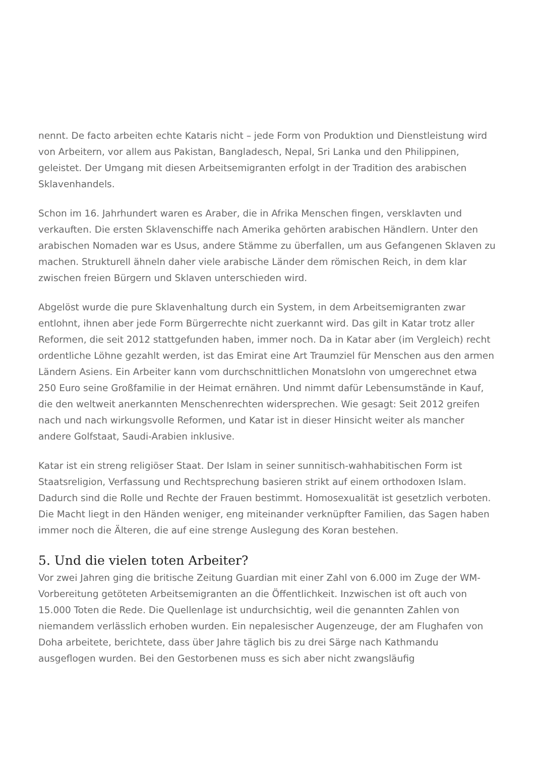nennt. De facto arbeiten echte Kataris nicht – jede Form von Produktion und Dienstleistung wird von Arbeitern, vor allem aus Pakistan, Bangladesch, Nepal, Sri Lanka und den Philippinen, geleistet. Der Umgang mit diesen Arbeitsemigranten erfolgt in der Tradition des arabischen Sklavenhandels.
Schon im 16. Jahrhundert waren es Araber, die in Afrika Menschen fingen, versklavten und verkauften. Die ersten Sklavenschiffe nach Amerika gehörten arabischen Händlern. Unter den arabischen Nomaden war es Usus, andere Stämme zu überfallen, um aus Gefangenen Sklaven zu machen. Strukturell ähneln daher viele arabische Länder dem römischen Reich, in dem klar zwischen freien Bürgern und Sklaven unterschieden wird.
Abgelöst wurde die pure Sklavenhaltung durch ein System, in dem Arbeitsemigranten zwar entlohnt, ihnen aber jede Form Bürgerrechte nicht zuerkannt wird. Das gilt in Katar trotz aller Reformen, die seit 2012 stattgefunden haben, immer noch. Da in Katar aber (im Vergleich) recht ordentliche Löhne gezahlt werden, ist das Emirat eine Art Traumziel für Menschen aus den armen Ländern Asiens. Ein Arbeiter kann vom durchschnittlichen Monatslohn von umgerechnet etwa 250 Euro seine Großfamilie in der Heimat ernähren. Und nimmt dafür Lebensumstände in Kauf, die den weltweit anerkannten Menschenrechten widersprechen. Wie gesagt: Seit 2012 greifen nach und nach wirkungsvolle Reformen, und Katar ist in dieser Hinsicht weiter als mancher andere Golfstaat, Saudi-Arabien inklusive.
Katar ist ein streng religiöser Staat. Der Islam in seiner sunnitisch-wahhabitischen Form ist Staatsreligion, Verfassung und Rechtsprechung basieren strikt auf einem orthodoxen Islam. Dadurch sind die Rolle und Rechte der Frauen bestimmt. Homosexualität ist gesetzlich verboten. Die Macht liegt in den Händen weniger, eng miteinander verknüpfter Familien, das Sagen haben immer noch die Älteren, die auf eine strenge Auslegung des Koran bestehen.
5. Und die vielen toten Arbeiter?
Vor zwei Jahren ging die britische Zeitung Guardian mit einer Zahl von 6.000 im Zuge der WM-Vorbereitung getöteten Arbeitsemigranten an die Öffentlichkeit. Inzwischen ist oft auch von 15.000 Toten die Rede. Die Quellenlage ist undurchsichtig, weil die genannten Zahlen von niemandem verlässlich erhoben wurden. Ein nepalesischer Augenzeuge, der am Flughafen von Doha arbeitete, berichtete, dass über Jahre täglich bis zu drei Särge nach Kathmandu ausgeflogen wurden. Bei den Gestorbenen muss es sich aber nicht zwangsläufig